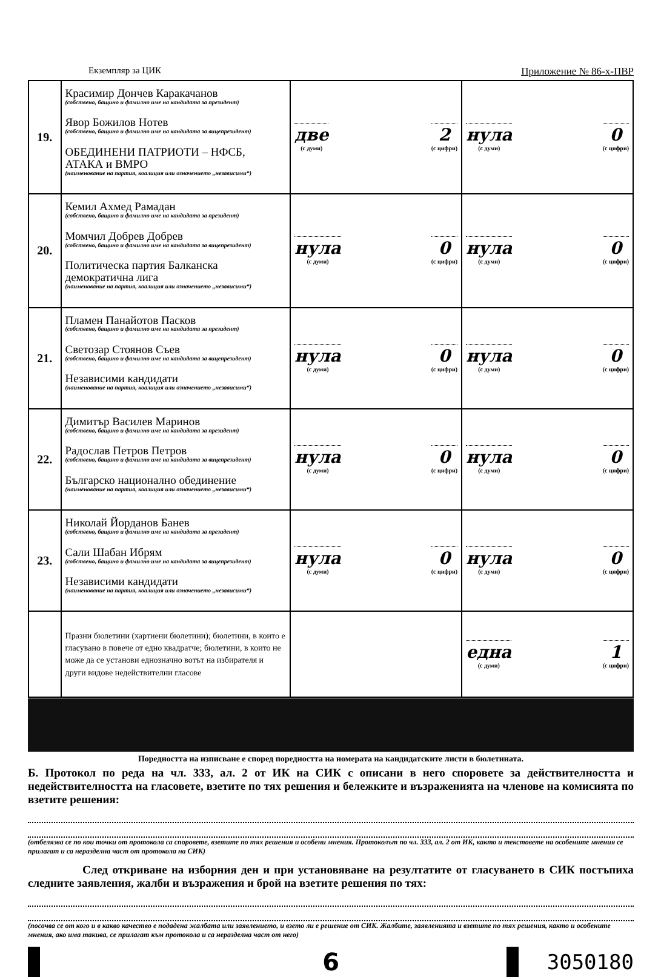Екземпляр за ЦИК Приложение № 86-х-ПВР
| 19. | Красимир Дончев Каракачанов (собствено, бащино и фамилно име на кандидата за президент) Явор Божилов Нотев (собствено, бащино и фамилно име на кандидата за вицепрезидент) ОБЕДИНЕНИ ПАТРИОТИ – НФСБ, АТАКА и ВМРО (наименование на партия, коалиция или означението „независими“) | две (с думи) 2 (с цифри) | нула (с думи) 0 (с цифри) |
| 20. | Кемил Ахмед Рамадан (собствено, бащино и фамилно име на кандидата за президент) Момчил Добрев Добрев (собствено, бащино и фамилно име на кандидата за вицепрезидент) Политическа партия Балканска демократична лига (наименование на партия, коалиция или означението „независими“) | нула (с думи) 0 (с цифри) | нула (с думи) 0 (с цифри) |
| 21. | Пламен Панайотов Пасков (собствено, бащино и фамилно име на кандидата за президент) Светозар Стоянов Съев (собствено, бащино и фамилно име на кандидата за вицепрезидент) Независими кандидати (наименование на партия, коалиция или означението „независими“) | нула (с думи) 0 (с цифри) | нула (с думи) 0 (с цифри) |
| 22. | Димитър Василев Маринов (собствено, бащино и фамилно име на кандидата за президент) Радослав Петров Петров (собствено, бащино и фамилно име на кандидата за вицепрезидент) Българско национално обединение (наименование на партия, коалиция или означението „независими“) | нула (с думи) 0 (с цифри) | нула (с думи) 0 (с цифри) |
| 23. | Николай Йорданов Банев (собствено, бащино и фамилно име на кандидата за президент) Сали Шабан Ибрям (собствено, бащино и фамилно име на кандидата за вицепрезидент) Независими кандидати (наименование на партия, коалиция или означението „независими“) | нула (с думи) 0 (с цифри) | нула (с думи) 0 (с цифри) |
| | Празни бюлетини (хартиени бюлетини); бюлетини, в които е гласувано в повече от едно квадратче; бюлетини, в които не може да се установи еднозначно вотът на избирателя и други видове недействителни гласове | | една (с думи) 1 (с цифри) |
Поредността на изписване е според поредността на номерата на кандидатските листи в бюлетината.
Б. Протокол по реда на чл. 333, ал. 2 от ИК на СИК с описани в него споровете за действителността и недействителността на гласовете, взетите по тях решения и бележките и възраженията на членове на комисията по взетите решения:
(отбелязва се по кои точки от протокола са споровете, взетите по тях решения и особени мнения. Протоколът по чл. 333, ал. 2 от ИК, както и текстовете на особените мнения се прилагат и са неразделна част от протокола на СИК)
След откриване на изборния ден и при установяване на резултатите от гласуването в СИК постъпиха следните заявления, жалби и възражения и брой на взетите решения по тях:
(посочва се от кого и в какво качество е подадена жалбата или заявлението, и взето ли е решение от СИК. Жалбите, заявленията и взетите по тях решения, както и особените мнения, ако има такива, се прилагат към протокола и са неразделна част от него)
6
3050180